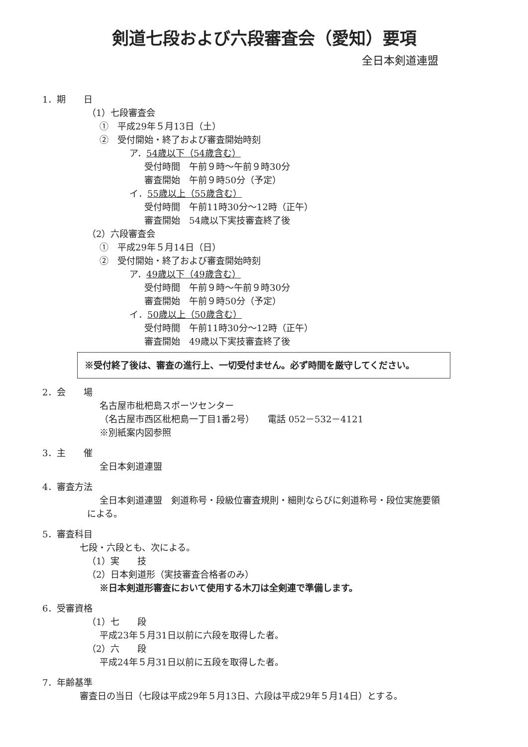剣道七段および六段審査会（愛知）要項
全日本剣道連盟
1．期　　日
（1）七段審査会
①　平成29年５月13日（土）
②　受付開始・終了および審査開始時刻
ア．54歳以下（54歳含む）
受付時間　午前９時～午前９時30分
審査開始　午前９時50分（予定）
イ．55歳以上（55歳含む）
受付時間　午前11時30分～12時（正午）
審査開始　54歳以下実技審査終了後
（2）六段審査会
①　平成29年５月14日（日）
②　受付開始・終了および審査開始時刻
ア．49歳以下（49歳含む）
受付時間　午前９時～午前９時30分
審査開始　午前９時50分（予定）
イ．50歳以上（50歳含む）
受付時間　午前11時30分～12時（正午）
審査開始　49歳以下実技審査終了後
※受付終了後は、審査の進行上、一切受付ません。必ず時間を厳守してください。
2．会　　場
名古屋市枇杷島スポーツセンター
（名古屋市西区枇杷島一丁目1番2号）　　電話 052－532－4121
※別紙案内図参照
3．主　　催
全日本剣道連盟
4．審査方法
全日本剣道連盟　剣道称号・段級位審査規則・細則ならびに剣道称号・段位実施要領
による。
5．審査科目
七段・六段とも、次による。
（1）実　　技
（2）日本剣道形（実技審査合格者のみ）
※日本剣道形審査において使用する木刀は全剣連で準備します。
6．受審資格
（1）七　　段
平成23年５月31日以前に六段を取得した者。
（2）六　　段
平成24年５月31日以前に五段を取得した者。
7．年齢基準
審査日の当日（七段は平成29年５月13日、六段は平成29年５月14日）とする。